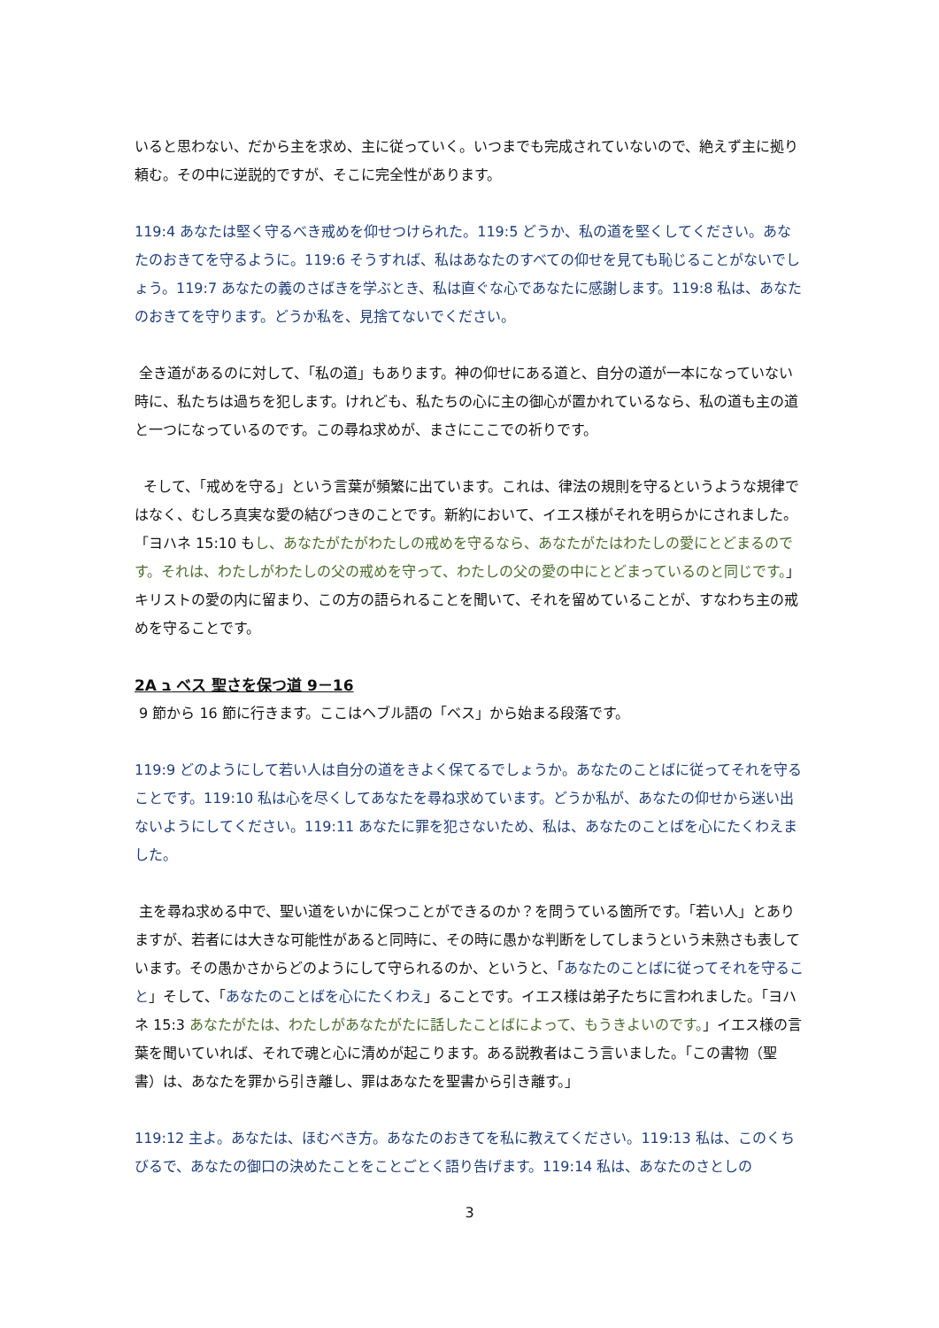いると思わない、だから主を求め、主に従っていく。いつまでも完成されていないので、絶えず主に拠り頼む。その中に逆説的ですが、そこに完全性があります。
119:4 あなたは堅く守るべき戒めを仰せつけられた。119:5 どうか、私の道を堅くしてください。あなたのおきてを守るように。119:6 そうすれば、私はあなたのすべての仰せを見ても恥じることがないでしょう。119:7 あなたの義のさばきを学ぶとき、私は直ぐな心であなたに感謝します。119:8 私は、あなたのおきてを守ります。どうか私を、見捨てないでください。
全き道があるのに対して、「私の道」もあります。神の仰せにある道と、自分の道が一本になっていない時に、私たちは過ちを犯します。けれども、私たちの心に主の御心が置かれているなら、私の道も主の道と一つになっているのです。この尋ね求めが、まさにここでの祈りです。
そして、「戒めを守る」という言葉が頻繁に出ています。これは、律法の規則を守るというような規律ではなく、むしろ真実な愛の結びつきのことです。新約において、イエス様がそれを明らかにされました。「ヨハネ 15:10 もし、あなたがたがわたしの戒めを守るなら、あなたがたはわたしの愛にとどまるのです。それは、わたしがわたしの父の戒めを守って、わたしの父の愛の中にとどまっているのと同じです。」キリストの愛の内に留まり、この方の語られることを聞いて、それを留めていることが、すなわち主の戒めを守ることです。
2A ב ベス 聖さを保つ道 9－16
9 節から 16 節に行きます。ここはヘブル語の「ベス」から始まる段落です。
119:9 どのようにして若い人は自分の道をきよく保てるでしょうか。あなたのことばに従ってそれを守ることです。119:10 私は心を尽くしてあなたを尋ね求めています。どうか私が、あなたの仰せから迷い出ないようにしてください。119:11 あなたに罪を犯さないため、私は、あなたのことばを心にたくわえました。
主を尋ね求める中で、聖い道をいかに保つことができるのか？を問うている箇所です。「若い人」とありますが、若者には大きな可能性があると同時に、その時に愚かな判断をしてしまうという未熟さも表しています。その愚かさからどのようにして守られるのか、というと、「あなたのことばに従ってそれを守ること」そして、「あなたのことばを心にたくわえ」ることです。イエス様は弟子たちに言われました。「ヨハネ 15:3 あなたがたは、わたしがあなたがたに話したことばによって、もうきよいのです。」イエス様の言葉を聞いていれば、それで魂と心に清めが起こります。ある説教者はこう言いました。「この書物（聖書）は、あなたを罪から引き離し、罪はあなたを聖書から引き離す。」
119:12 主よ。あなたは、ほむべき方。あなたのおきてを私に教えてください。119:13 私は、このくちびるで、あなたの御口の決めたことをことごとく語り告げます。119:14 私は、あなたのさとしの
3